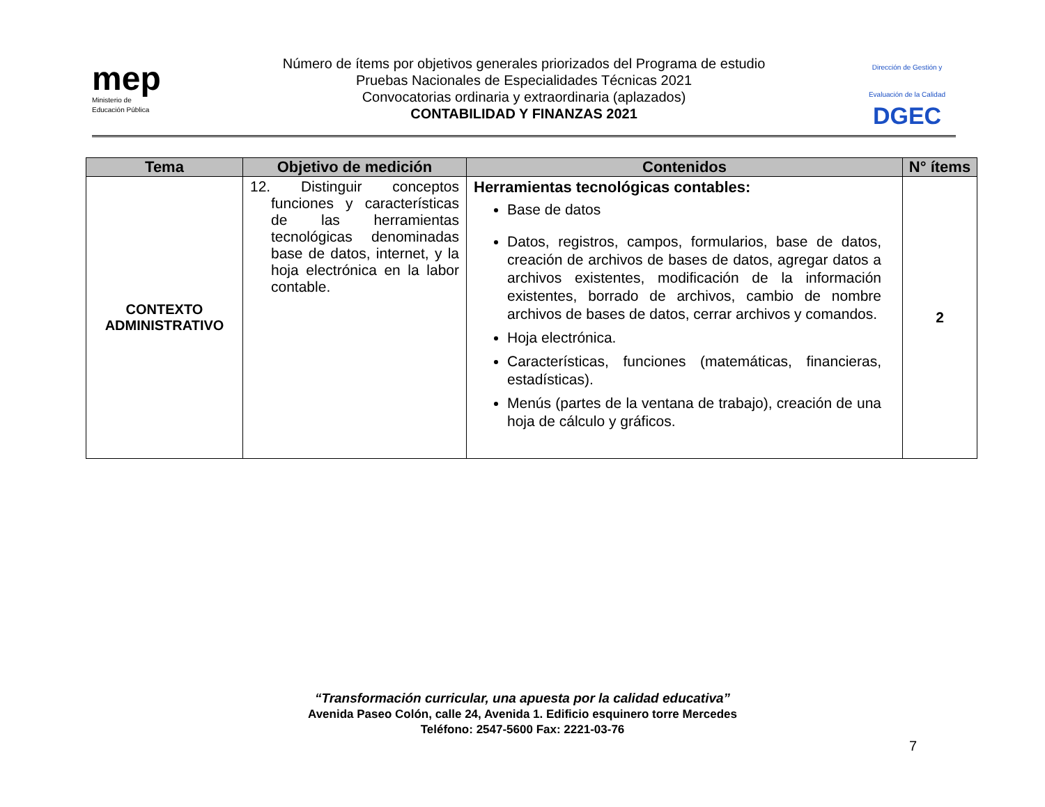mep
Ministerio de
Educación Pública
Número de ítems por objetivos generales priorizados del Programa de estudio
Pruebas Nacionales de Especialidades Técnicas 2021
Convocatorias ordinaria y extraordinaria (aplazados)
CONTABILIDAD Y FINANZAS 2021
Dirección de Gestión y Evaluación de la Calidad
DGEC
| Tema | Objetivo de medición | Contenidos | N° ítems |
| --- | --- | --- | --- |
| CONTEXTO ADMINISTRATIVO | 12. Distinguir conceptos funciones y características de las herramientas tecnológicas denominadas base de datos, internet, y la hoja electrónica en la labor contable. | Herramientas tecnológicas contables: Base de datos Datos, registros, campos, formularios, base de datos, creación de archivos de bases de datos, agregar datos a archivos existentes, modificación de la información existentes, borrado de archivos, cambio de nombre archivos de bases de datos, cerrar archivos y comandos. Hoja electrónica. Características, funciones (matemáticas, financieras, estadísticas). Menús (partes de la ventana de trabajo), creación de una hoja de cálculo y gráficos. | 2 |
“Transformación curricular, una apuesta por la calidad educativa”
Avenida Paseo Colón, calle 24, Avenida 1. Edificio esquinero torre Mercedes
Teléfono: 2547-5600 Fax: 2221-03-76
7